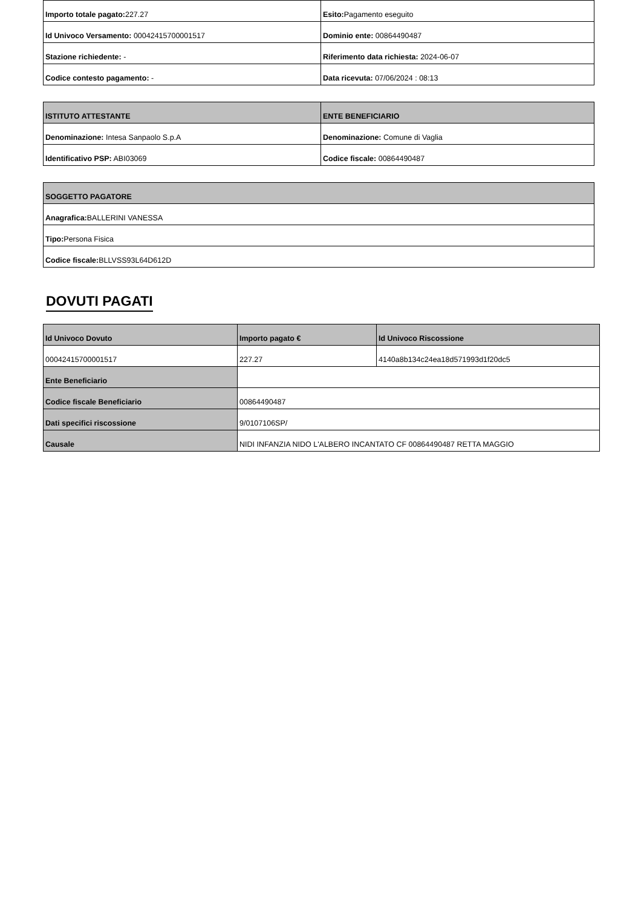| Importo totale pagato: 227.27 | Esito: Pagamento eseguito |
| Id Univoco Versamento: 00042415700001517 | Dominio ente: 00864490487 |
| Stazione richiedente: - | Riferimento data richiesta: 2024-06-07 |
| Codice contesto pagamento: - | Data ricevuta: 07/06/2024 : 08:13 |
| ISTITUTO ATTESTANTE | ENTE BENEFICIARIO |
| --- | --- |
| Denominazione: Intesa Sanpaolo S.p.A | Denominazione: Comune di Vaglia |
| Identificativo PSP: ABI03069 | Codice fiscale: 00864490487 |
| SOGGETTO PAGATORE |
| --- |
| Anagrafica: BALLERINI VANESSA |
| Tipo: Persona Fisica |
| Codice fiscale: BLLVSS93L64D612D |
DOVUTI PAGATI
| Id Univoco Dovuto | Importo pagato € | Id Univoco Riscossione |
| --- | --- | --- |
| 00042415700001517 | 227.27 | 4140a8b134c24ea18d571993d1f20dc5 |
| Ente Beneficiario | | |
| Codice fiscale Beneficiario | 00864490487 | |
| Dati specifici riscossione | 9/0107106SP/ | |
| Causale | NIDI INFANZIA NIDO L'ALBERO INCANTATO CF 00864490487 RETTA MAGGIO | |